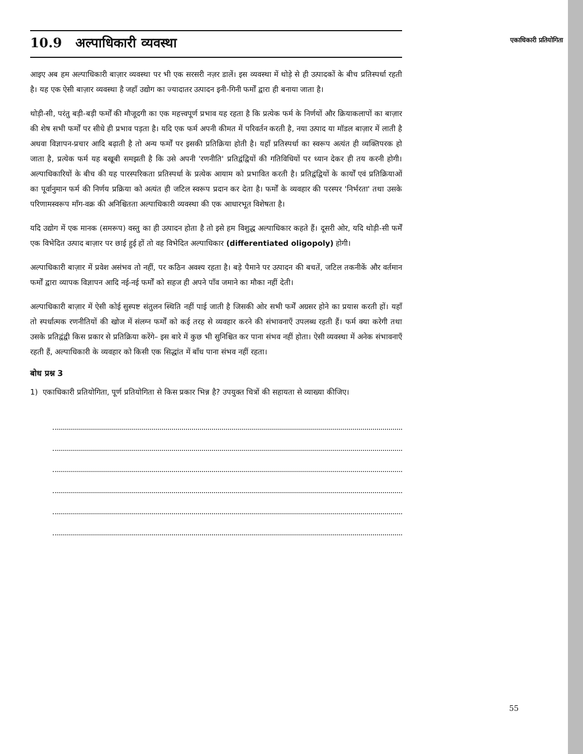एकाधिकारी प्रतियोगिता
10.9 अल्पाधिकारी व्यवस्था
आइए अब हम अल्पाधिकारी बाज़ार व्यवस्था पर भी एक सरसरी नज़र डालें। इस व्यवस्था में थोड़े से ही उत्पादकों के बीच प्रतिस्पर्धा रहती है। यह एक ऐसी बाज़ार व्यवस्था है जहाँ उद्योग का ज्यादातर उत्पादन इनी-गिनी फर्मों द्वारा ही बनाया जाता है।
थोड़ी-सी, परंतु बड़ी-बड़ी फर्मों की मौजूदगी का एक महत्त्वपूर्ण प्रभाव यह रहता है कि प्रत्येक फर्म के निर्णयों और क्रियाकलापों का बाज़ार की शेष सभी फर्मों पर सीधे ही प्रभाव पड़ता है। यदि एक फर्म अपनी कीमत में परिवर्तन करती है, नया उत्पाद या मॉडल बाज़ार में लाती है अथवा विज्ञापन-प्रचार आदि बढ़ाती है तो अन्य फर्मों पर इसकी प्रतिक्रिया होती है। यहाँ प्रतिस्पर्धा का स्वरूप अत्यंत ही व्यक्तिपरक हो जाता है, प्रत्येक फर्म यह बखूबी समझती है कि उसे अपनी 'रणनीति' प्रतिद्वंद्वियों की गतिविधियों पर ध्यान देकर ही तय करनी होगी। अल्पाधिकारियों के बीच की यह पारस्परिकता प्रतिस्पर्धा के प्रत्येक आयाम को प्रभावित करती है। प्रतिद्वंद्वियों के कार्यों एवं प्रतिक्रियाओं का पूर्वानुमान फर्म की निर्णय प्रक्रिया को अत्यंत ही जटिल स्वरूप प्रदान कर देता है। फर्मों के व्यवहार की परस्पर 'निर्भरता' तथा उसके परिणामस्वरूप माँग-वक्र की अनिश्चितता अल्पाधिकारी व्यवस्था की एक आधारभूत विशेषता है।
यदि उद्योग में एक मानक (समरूप) वस्तु का ही उत्पादन होता है तो इसे हम विशुद्ध अल्पाधिकार कहते हैं। दूसरी ओर, यदि थोड़ी-सी फर्में एक विभेदित उत्पाद बाज़ार पर छाई हुई हों तो वह विभेदित अल्पाधिकार (differentiated oligopoly) होगी।
अल्पाधिकारी बाज़ार में प्रवेश असंभव तो नहीं, पर कठिन अवश्य रहता है। बड़े पैमाने पर उत्पादन की बचतें, जटिल तकनीकें और वर्तमान फर्मों द्वारा व्यापक विज्ञापन आदि नई-नई फर्मों को सहज ही अपने पाँव जमाने का मौका नहीं देती।
अल्पाधिकारी बाज़ार में ऐसी कोई सुस्पष्ट संतुलन स्थिति नहीं पाई जाती है जिसकी ओर सभी फर्में अग्रसर होने का प्रयास करती हों। यहाँ तो स्पर्धात्मक रणनीतियों की खोज में संलग्न फर्मों को कई तरह से व्यवहार करने की संभावनाएँ उपलब्ध रहती हैं। फर्म क्या करेगी तथा उसके प्रतिद्वंद्वी किस प्रकार से प्रतिक्रिया करेंगे– इस बारे में कुछ भी सुनिश्चित कर पाना संभव नहीं होता। ऐसी व्यवस्था में अनेक संभावनाएँ रहती हैं, अल्पाधिकारी के व्यवहार को किसी एक सिद्धांत में बाँध पाना संभव नहीं रहता।
बोध प्रश्न 3
1) एकाधिकारी प्रतियोगिता, पूर्ण प्रतियोगिता से किस प्रकार भिन्न है? उपयुक्त चित्रों की सहायता से व्याख्या कीजिए।
55